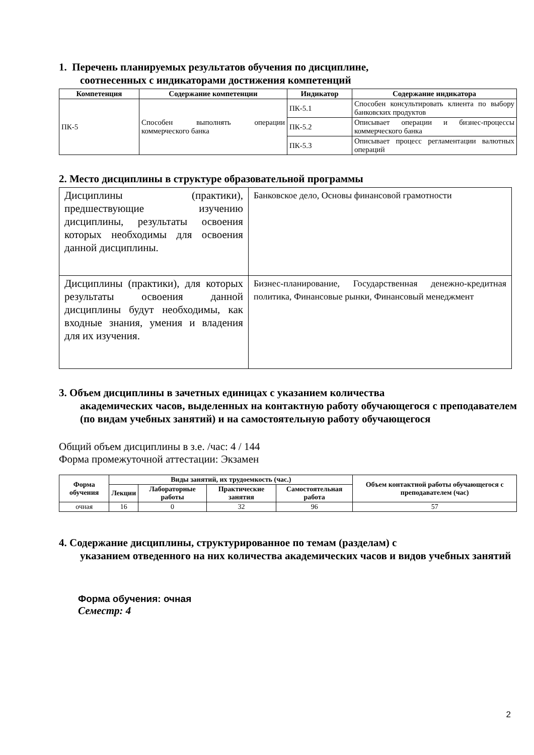1. Перечень планируемых результатов обучения по дисциплине,
соотнесенных с индикаторами достижения компетенций
| Компетенция | Содержание компетенции | Индикатор | Содержание индикатора |
| --- | --- | --- | --- |
| ПК-5 | Способен выполнять операции коммерческого банка | ПК-5.1 | Способен консультировать клиента по выбору банковских продуктов |
| | | ПК-5.2 | Описывает операции и бизнес-процессы коммерческого банка |
| | | ПК-5.3 | Описывает процесс регламентации валютных операций |
2. Место дисциплины в структуре образовательной программы
| Дисциплины (практики), предшествующие изучению дисциплины, результаты освоения которых необходимы для освоения данной дисциплины. | Банковское дело, Основы финансовой грамотности |
| Дисциплины (практики), для которых результаты освоения данной дисциплины будут необходимы, как входные знания, умения и владения для их изучения. | Бизнес-планирование, Государственная денежно-кредитная политика, Финансовые рынки, Финансовый менеджмент |
3. Объем дисциплины в зачетных единицах с указанием количества
академических часов, выделенных на контактную работу обучающегося с преподавателем (по видам учебных занятий) и на самостоятельную работу обучающегося
Общий объем дисциплины в з.е. /час: 4 / 144
Форма промежуточной аттестации: Экзамен
| Форма обучения | Виды занятий, их трудоемкость (час.) | | | | Объем контактной работы обучающегося с преподавателем (час) |
| --- | --- | --- | --- | --- | --- |
| | Лекции | Лабораторные работы | Практические занятия | Самостоятельная работа | |
| очная | 16 | 0 | 32 | 96 | 57 |
4. Содержание дисциплины, структурированное по темам (разделам) с
указанием отведенного на них количества академических часов и видов учебных занятий
Форма обучения: очная
Семестр: 4
2